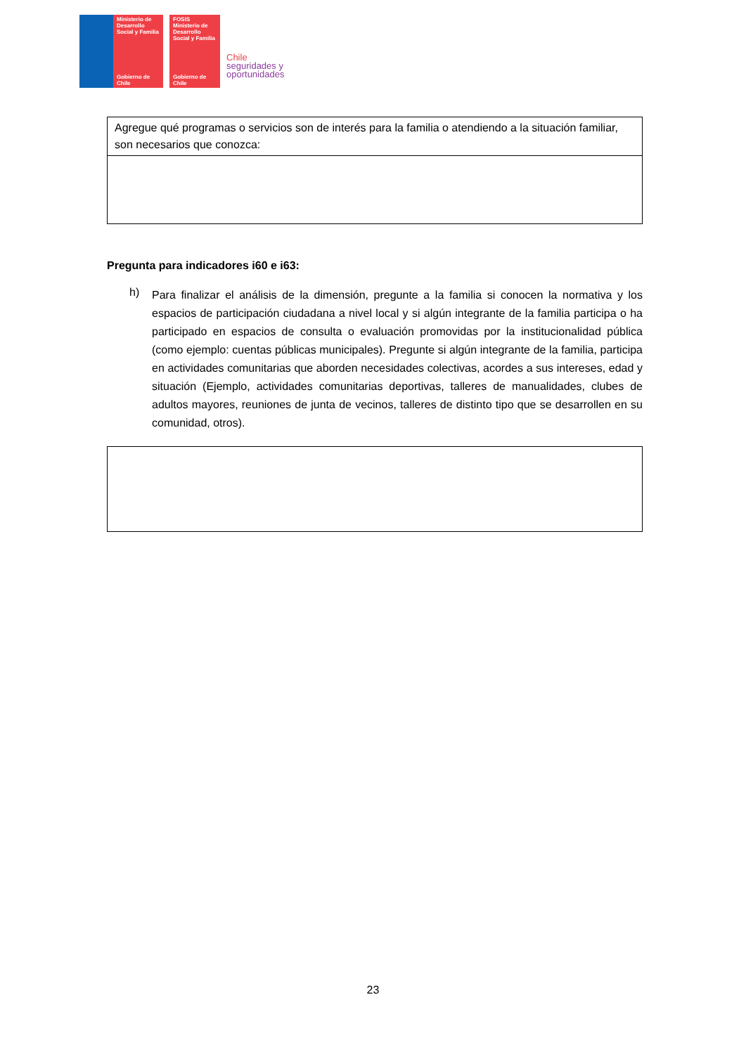Ministerio de Desarrollo Social y Familia
Gobierno de Chile
FOSIS
Ministerio de Desarrollo Social y Familia
Gobierno de Chile
Chile
seguridades y
oportunidades
| Agregue qué programas o servicios son de interés para la familia o atendiendo a la situación familiar, son necesarios que conozca: |
Pregunta para indicadores i60 e i63:
h)
Para finalizar el análisis de la dimensión, pregunte a la familia si conocen la normativa y los espacios de participación ciudadana a nivel local y si algún integrante de la familia participa o ha participado en espacios de consulta o evaluación promovidas por la institucionalidad pública (como ejemplo: cuentas públicas municipales). Pregunte si algún integrante de la familia, participa en actividades comunitarias que aborden necesidades colectivas, acordes a sus intereses, edad y situación (Ejemplo, actividades comunitarias deportivas, talleres de manualidades, clubes de adultos mayores, reuniones de junta de vecinos, talleres de distinto tipo que se desarrollen en su comunidad, otros).
23